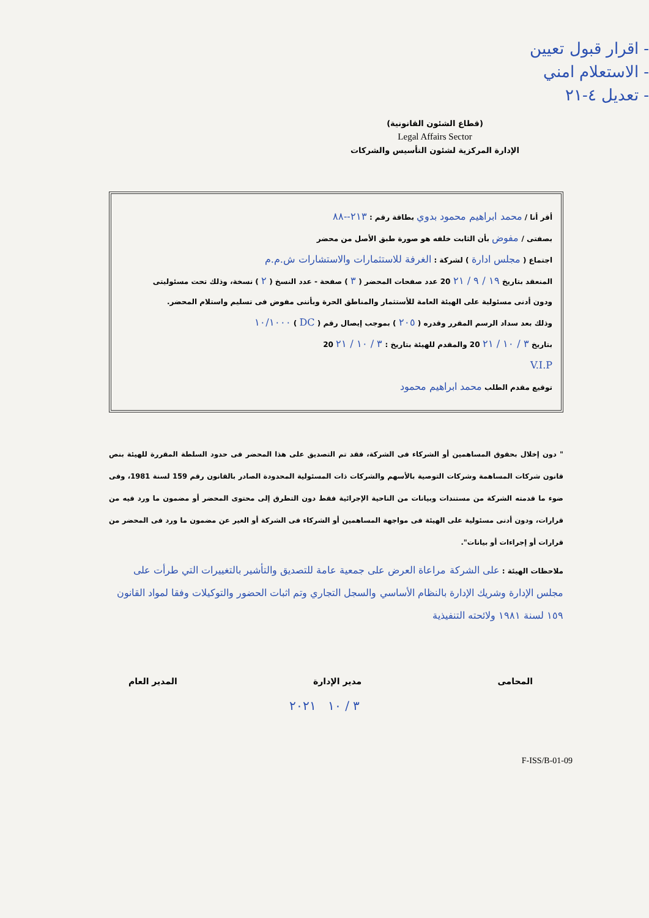- اقرار قبول تعيين
- الاستعلام امني
- تعديل ٤-٢١
(قطاع الشئون القانونية)
Legal Affairs Sector
الإدارة المركزية لشئون التأسيس والشركات
أقر أنا / محمد ابراهيم محمود بدوي بطاقة رقم : ٢١٣--٨٨
بصفتى / مفوض بأن الثابت خلفه هو صورة طبق الأصل من محضر
اجتماع ( مجلس ادارة ) لشركة : الغرفة للاستثمارات والاستشارات ش.م.م
المنعقد بتاريخ ١٩ / ٩ / ٢١ 20 عدد صفحات المحضر ( ٣ ) صفحة - عدد النسخ ( ٢ ) نسخة، وذلك تحت مسئوليتى
ودون أدنى مسئولية على الهيئة العامة للأستثمار والمناطق الحرة وبأننى مفوض فى تسليم واستلام المحضر.
وذلك بعد سداد الرسم المقرر وقدره ( ٢٠٥ ) بموجب إيصال رقم ( DC ) ١٠/١٠٠٠
بتاريخ ٣ / ١٠ / ٢١ 20 والمقدم للهيئة بتاريخ : ٣ / ١٠ / ٢١ 20
V.I.P
توقيع مقدم الطلب محمد ابراهيم محمود
" دون إخلال بحقوق المساهمين أو الشركاء فى الشركة، فقد تم التصديق على هذا المحضر فى حدود السلطة المقررة للهيئة بنص قانون شركات المساهمة وشركات التوصية بالأسهم والشركات ذات المسئولية المحدودة الصادر بالقانون رقم 159 لسنة 1981، وفى ضوء ما قدمته الشركة من مستندات وبيانات من الناحية الإجرائية فقط دون التطرق إلى محتوى المحضر أو مضمون ما ورد فيه من قرارات، ودون أدنى مسئولية على الهيئة فى مواجهة المساهمين أو الشركاء فى الشركة أو الغير عن مضمون ما ورد فى المحضر من قرارات أو إجراءات أو بيانات".
ملاحظات الهيئة : على الشركة مراعاة العرض على جمعية عامة للتصديق والتأشير بالتغييرات التي طرأت على مجلس الإدارة وشريك الإدارة بالنظام الأساسي والسجل التجاري وتم اثبات الحضور والتوكيلات وفقا لمواد القانون ١٥٩ لسنة ١٩٨١ ولائحته التنفيذية
المحامى مدير الإدارة المدير العام
٣ / ١٠ ٢٠٢١
F-ISS/B-01-09